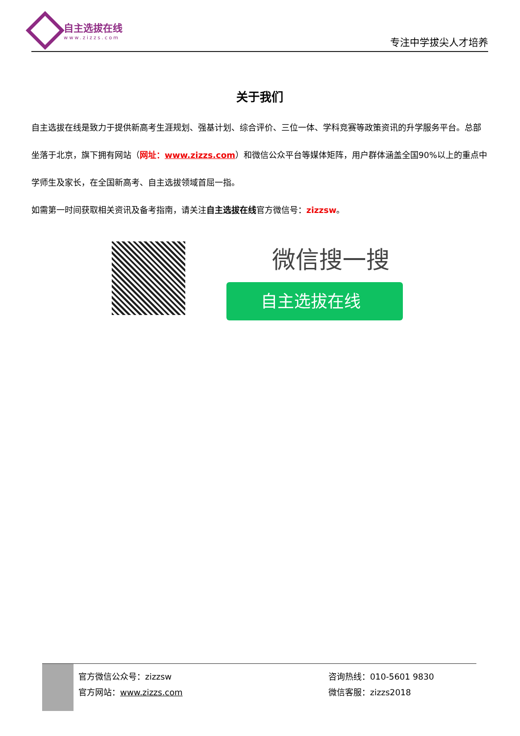自主选拔在线
www.zizzs.com
专注中学拔尖人才培养
关于我们
自主选拔在线是致力于提供新高考生涯规划、强基计划、综合评价、三位一体、学科竞赛等政策资讯的升学服务平台。总部坐落于北京，旗下拥有网站（网址：www.zizzs.com）和微信公众平台等媒体矩阵，用户群体涵盖全国90%以上的重点中学师生及家长，在全国新高考、自主选拔领域首屈一指。
如需第一时间获取相关资讯及备考指南，请关注自主选拔在线官方微信号：zizzsw。
微信搜一搜
自主选拔在线
官方微信公众号：zizzsw
官方网站：www.zizzs.com
咨询热线：010-5601 9830
微信客服：zizzs2018